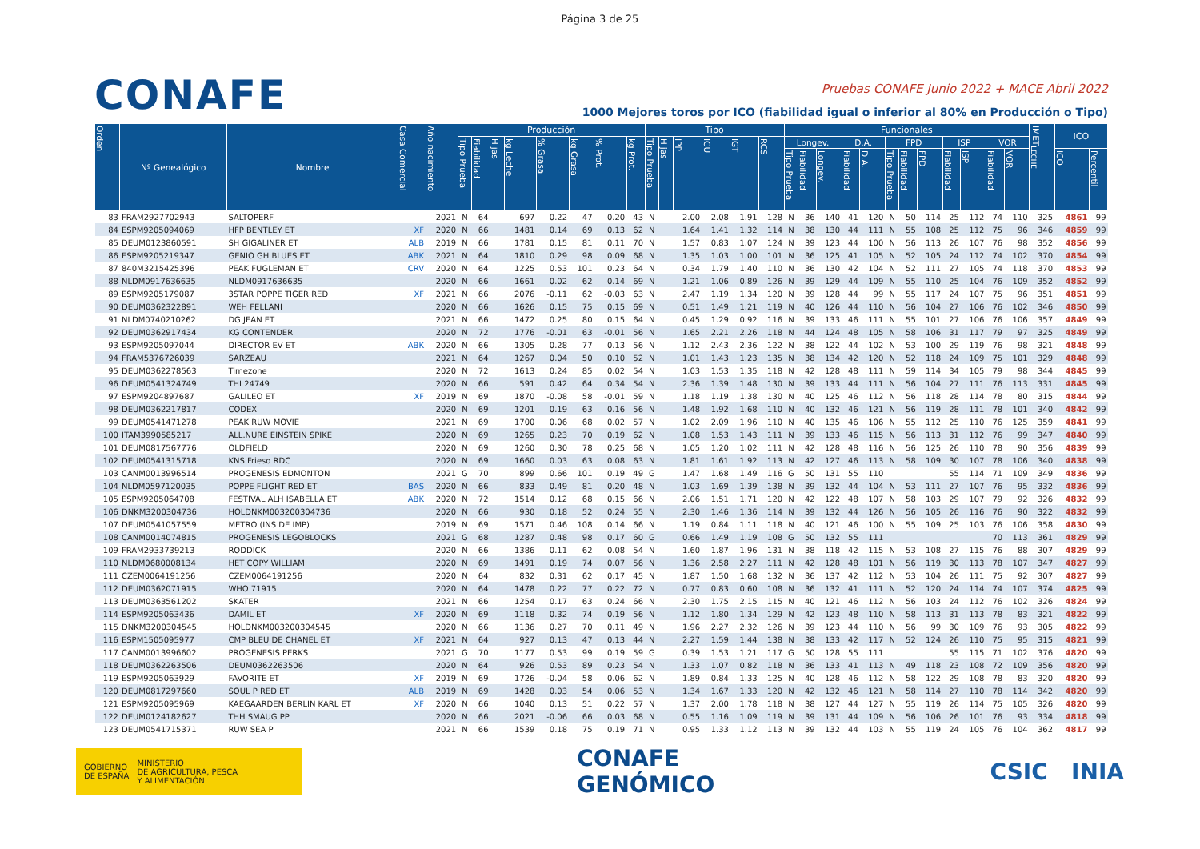Página 3 de 25
CONAFE
Pruebas CONAFE Junio 2022 + MACE Abril 2022
1000 Mejores toros por ICO (fiabilidad igual o inferior al 80% en Producción o Tipo)
| Orden | Nº Genealógico | Nombre | Casa Comercial | Año nacimiento | Producción | | | | | | | | Tipo | | | | | | Funcionales | | | | | | | | | | | | IMET<sub>LECHE</sub> | ICO | |
| --- | --- | --- | --- | --- | --- | --- | --- | --- | --- | --- | --- | --- | --- | --- | --- | --- | --- | --- | --- | --- | --- | --- | --- | --- | --- | --- | --- | --- | --- | --- | --- | --- | --- |
| | | | | | Tipo Prueba | Fiabilidad | Hijas | kg Leche | % Grasa | kg Grasa | % Prot. | kg Prot. | Tipo Prueba | Hijas | IPP | ICU | IGT | RCS | Longev. | | | D.A. | | FPD | | | ISP | | VOR | | | | |
| | | | | | | | | | | | | | | | | | | | Tipo Prueba | Fiabilidad | Longev. | Fiabilidad | D.A. | Tipo Prueba | Fiabilidad | FPD | Fiabilidad | ISP | Fiabilidad | VOR | | ICO | Percentil |
| 83 | FRAM2927702943 | SALTOPERF | | 2021 | N | 64 | | 697 | 0.22 | 47 | 0.20 | 43 | N | | 2.00 | 2.08 | 1.91 | 128 | N | 36 | 140 | 41 | 120 | N | 50 | 114 | 25 | 112 | 74 | 110 | 325 | 4861 | 99 |
| 84 | ESPM9205094069 | HFP BENTLEY ET | XF | 2020 | N | 66 | | 1481 | 0.14 | 69 | 0.13 | 62 | N | | 1.64 | 1.41 | 1.32 | 114 | N | 38 | 130 | 44 | 111 | N | 55 | 108 | 25 | 112 | 75 | 96 | 346 | 4859 | 99 |
| 85 | DEUM0123860591 | SH GIGALINER ET | ALB | 2019 | N | 66 | | 1781 | 0.15 | 81 | 0.11 | 70 | N | | 1.57 | 0.83 | 1.07 | 124 | N | 39 | 123 | 44 | 100 | N | 56 | 113 | 26 | 107 | 76 | 98 | 352 | 4856 | 99 |
| 86 | ESPM9205219347 | GENIO GH BLUES ET | ABK | 2021 | N | 64 | | 1810 | 0.29 | 98 | 0.09 | 68 | N | | 1.35 | 1.03 | 1.00 | 101 | N | 36 | 125 | 41 | 105 | N | 52 | 105 | 24 | 112 | 74 | 102 | 370 | 4854 | 99 |
| 87 | 840M3215425396 | PEAK FUGLEMAN ET | CRV | 2020 | N | 64 | | 1225 | 0.53 | 101 | 0.23 | 64 | N | | 0.34 | 1.79 | 1.40 | 110 | N | 36 | 130 | 42 | 104 | N | 52 | 111 | 27 | 105 | 74 | 118 | 370 | 4853 | 99 |
| 88 | NLDM0917636635 | NLDM0917636635 | | 2020 | N | 66 | | 1661 | 0.02 | 62 | 0.14 | 69 | N | | 1.21 | 1.06 | 0.89 | 126 | N | 39 | 129 | 44 | 109 | N | 55 | 110 | 25 | 104 | 76 | 109 | 352 | 4852 | 99 |
| 89 | ESPM9205179087 | 3STAR POPPE TIGER RED | XF | 2021 | N | 66 | | 2076 | -0.11 | 62 | -0.03 | 63 | N | | 2.47 | 1.19 | 1.34 | 120 | N | 39 | 128 | 44 | 99 | N | 55 | 117 | 24 | 107 | 75 | 96 | 351 | 4851 | 99 |
| 90 | DEUM0362322891 | WEH FELLANI | | 2020 | N | 66 | | 1626 | 0.15 | 75 | 0.15 | 69 | N | | 0.51 | 1.49 | 1.21 | 119 | N | 40 | 126 | 44 | 110 | N | 56 | 104 | 27 | 106 | 76 | 102 | 346 | 4850 | 99 |
| 91 | NLDM0740210262 | DG JEAN ET | | 2021 | N | 66 | | 1472 | 0.25 | 80 | 0.15 | 64 | N | | 0.45 | 1.29 | 0.92 | 116 | N | 39 | 133 | 46 | 111 | N | 55 | 101 | 27 | 106 | 76 | 106 | 357 | 4849 | 99 |
| 92 | DEUM0362917434 | KG CONTENDER | | 2020 | N | 72 | | 1776 | -0.01 | 63 | -0.01 | 56 | N | | 1.65 | 2.21 | 2.26 | 118 | N | 44 | 124 | 48 | 105 | N | 58 | 106 | 31 | 117 | 79 | 97 | 325 | 4849 | 99 |
| 93 | ESPM9205097044 | DIRECTOR EV ET | ABK | 2020 | N | 66 | | 1305 | 0.28 | 77 | 0.13 | 56 | N | | 1.12 | 2.43 | 2.36 | 122 | N | 38 | 122 | 44 | 102 | N | 53 | 100 | 29 | 119 | 76 | 98 | 321 | 4848 | 99 |
| 94 | FRAM5376726039 | SARZEAU | | 2021 | N | 64 | | 1267 | 0.04 | 50 | 0.10 | 52 | N | | 1.01 | 1.43 | 1.23 | 135 | N | 38 | 134 | 42 | 120 | N | 52 | 118 | 24 | 109 | 75 | 101 | 329 | 4848 | 99 |
| 95 | DEUM0362278563 | Timezone | | 2020 | N | 72 | | 1613 | 0.24 | 85 | 0.02 | 54 | N | | 1.03 | 1.53 | 1.35 | 118 | N | 42 | 128 | 48 | 111 | N | 59 | 114 | 34 | 105 | 79 | 98 | 344 | 4845 | 99 |
| 96 | DEUM0541324749 | THI 24749 | | 2020 | N | 66 | | 591 | 0.42 | 64 | 0.34 | 54 | N | | 2.36 | 1.39 | 1.48 | 130 | N | 39 | 133 | 44 | 111 | N | 56 | 104 | 27 | 111 | 76 | 113 | 331 | 4845 | 99 |
| 97 | ESPM9204897687 | GALILEO ET | XF | 2019 | N | 69 | | 1870 | -0.08 | 58 | -0.01 | 59 | N | | 1.18 | 1.19 | 1.38 | 130 | N | 40 | 125 | 46 | 112 | N | 56 | 118 | 28 | 114 | 78 | 80 | 315 | 4844 | 99 |
| 98 | DEUM0362217817 | CODEX | | 2020 | N | 69 | | 1201 | 0.19 | 63 | 0.16 | 56 | N | | 1.48 | 1.92 | 1.68 | 110 | N | 40 | 132 | 46 | 121 | N | 56 | 119 | 28 | 111 | 78 | 101 | 340 | 4842 | 99 |
| 99 | DEUM0541471278 | PEAK RUW MOVIE | | 2021 | N | 69 | | 1700 | 0.06 | 68 | 0.02 | 57 | N | | 1.02 | 2.09 | 1.96 | 110 | N | 40 | 135 | 46 | 106 | N | 55 | 112 | 25 | 110 | 76 | 125 | 359 | 4841 | 99 |
| 100 | ITAM3990585217 | ALL.NURE EINSTEIN SPIKE | | 2020 | N | 69 | | 1265 | 0.23 | 70 | 0.19 | 62 | N | | 1.08 | 1.53 | 1.43 | 111 | N | 39 | 133 | 46 | 115 | N | 56 | 113 | 31 | 112 | 76 | 99 | 347 | 4840 | 99 |
| 101 | DEUM0817567776 | OLDFIELD | | 2020 | N | 69 | | 1260 | 0.30 | 78 | 0.25 | 68 | N | | 1.05 | 1.20 | 1.02 | 111 | N | 42 | 128 | 48 | 116 | N | 56 | 125 | 26 | 110 | 78 | 90 | 356 | 4839 | 99 |
| 102 | DEUM0541315718 | KNS Frieso RDC | | 2020 | N | 69 | | 1660 | 0.03 | 63 | 0.08 | 63 | N | | 1.81 | 1.61 | 1.92 | 113 | N | 42 | 127 | 46 | 113 | N | 58 | 109 | 30 | 107 | 78 | 106 | 340 | 4838 | 99 |
| 103 | CANM0013996514 | PROGENESIS EDMONTON | | 2021 | G | 70 | | 899 | 0.66 | 101 | 0.19 | 49 | G | | 1.47 | 1.68 | 1.49 | 116 | G | 50 | 131 | 55 | 110 | | | | 55 | 114 | 71 | 109 | 349 | 4836 | 99 |
| 104 | NLDM0597120035 | POPPE FLIGHT RED ET | BAS | 2020 | N | 66 | | 833 | 0.49 | 81 | 0.20 | 48 | N | | 1.03 | 1.69 | 1.39 | 138 | N | 39 | 132 | 44 | 104 | N | 53 | 111 | 27 | 107 | 76 | 95 | 332 | 4836 | 99 |
| 105 | ESPM9205064708 | FESTIVAL ALH ISABELLA ET | ABK | 2020 | N | 72 | | 1514 | 0.12 | 68 | 0.15 | 66 | N | | 2.06 | 1.51 | 1.71 | 120 | N | 42 | 122 | 48 | 107 | N | 58 | 103 | 29 | 107 | 79 | 92 | 326 | 4832 | 99 |
| 106 | DNKM3200304736 | HOLDNKM003200304736 | | 2020 | N | 66 | | 930 | 0.18 | 52 | 0.24 | 55 | N | | 2.30 | 1.46 | 1.36 | 114 | N | 39 | 132 | 44 | 126 | N | 56 | 105 | 26 | 116 | 76 | 90 | 322 | 4832 | 99 |
| 107 | DEUM0541057559 | METRO (INS DE IMP) | | 2019 | N | 69 | | 1571 | 0.46 | 108 | 0.14 | 66 | N | | 1.19 | 0.84 | 1.11 | 118 | N | 40 | 121 | 46 | 100 | N | 55 | 109 | 25 | 103 | 76 | 106 | 358 | 4830 | 99 |
| 108 | CANM0014074815 | PROGENESIS LEGOBLOCKS | | 2021 | G | 68 | | 1287 | 0.48 | 98 | 0.17 | 60 | G | | 0.66 | 1.49 | 1.19 | 108 | G | 50 | 132 | 55 | 111 | | | | | | 70 | 113 | 361 | 4829 | 99 |
| 109 | FRAM2933739213 | RODDICK | | 2020 | N | 66 | | 1386 | 0.11 | 62 | 0.08 | 54 | N | | 1.60 | 1.87 | 1.96 | 131 | N | 38 | 118 | 42 | 115 | N | 53 | 108 | 27 | 115 | 76 | 88 | 307 | 4829 | 99 |
| 110 | NLDM0680008134 | HET COPY WILLIAM | | 2020 | N | 69 | | 1491 | 0.19 | 74 | 0.07 | 56 | N | | 1.36 | 2.58 | 2.27 | 111 | N | 42 | 128 | 48 | 101 | N | 56 | 119 | 30 | 113 | 78 | 107 | 347 | 4827 | 99 |
| 111 | CZEM0064191256 | CZEM0064191256 | | 2020 | N | 64 | | 832 | 0.31 | 62 | 0.17 | 45 | N | | 1.87 | 1.50 | 1.68 | 132 | N | 36 | 137 | 42 | 112 | N | 53 | 104 | 26 | 111 | 75 | 92 | 307 | 4827 | 99 |
| 112 | DEUM0362071915 | WHO 71915 | | 2020 | N | 64 | | 1478 | 0.22 | 77 | 0.22 | 72 | N | | 0.77 | 0.83 | 0.60 | 108 | N | 36 | 132 | 41 | 111 | N | 52 | 120 | 24 | 114 | 74 | 107 | 374 | 4825 | 99 |
| 113 | DEUM0363561202 | SKATER | | 2021 | N | 66 | | 1254 | 0.17 | 63 | 0.24 | 66 | N | | 2.30 | 1.75 | 2.15 | 115 | N | 40 | 121 | 46 | 112 | N | 56 | 103 | 24 | 112 | 76 | 102 | 326 | 4824 | 99 |
| 114 | ESPM9205063436 | DAMIL ET | XF | 2020 | N | 69 | | 1118 | 0.32 | 74 | 0.19 | 56 | N | | 1.12 | 1.80 | 1.34 | 129 | N | 42 | 123 | 48 | 110 | N | 58 | 113 | 31 | 113 | 78 | 83 | 321 | 4822 | 99 |
| 115 | DNKM3200304545 | HOLDNKM003200304545 | | 2020 | N | 66 | | 1136 | 0.27 | 70 | 0.11 | 49 | N | | 1.96 | 2.27 | 2.32 | 126 | N | 39 | 123 | 44 | 110 | N | 56 | 99 | 30 | 109 | 76 | 93 | 305 | 4822 | 99 |
| 116 | ESPM1505095977 | CMP BLEU DE CHANEL ET | XF | 2021 | N | 64 | | 927 | 0.13 | 47 | 0.13 | 44 | N | | 2.27 | 1.59 | 1.44 | 138 | N | 38 | 133 | 42 | 117 | N | 52 | 124 | 26 | 110 | 75 | 95 | 315 | 4821 | 99 |
| 117 | CANM0013996602 | PROGENESIS PERKS | | 2021 | G | 70 | | 1177 | 0.53 | 99 | 0.19 | 59 | G | | 0.39 | 1.53 | 1.21 | 117 | G | 50 | 128 | 55 | 111 | | | | 55 | 115 | 71 | 102 | 376 | 4820 | 99 |
| 118 | DEUM0362263506 | DEUM0362263506 | | 2020 | N | 64 | | 926 | 0.53 | 89 | 0.23 | 54 | N | | 1.33 | 1.07 | 0.82 | 118 | N | 36 | 133 | 41 | 113 | N | 49 | 118 | 23 | 108 | 72 | 109 | 356 | 4820 | 99 |
| 119 | ESPM9205063929 | FAVORITE ET | XF | 2019 | N | 69 | | 1726 | -0.04 | 58 | 0.06 | 62 | N | | 1.89 | 0.84 | 1.33 | 125 | N | 40 | 128 | 46 | 112 | N | 58 | 122 | 29 | 108 | 78 | 83 | 320 | 4820 | 99 |
| 120 | DEUM0817297660 | SOUL P RED ET | ALB | 2019 | N | 69 | | 1428 | 0.03 | 54 | 0.06 | 53 | N | | 1.34 | 1.67 | 1.33 | 120 | N | 42 | 132 | 46 | 121 | N | 58 | 114 | 27 | 110 | 78 | 114 | 342 | 4820 | 99 |
| 121 | ESPM9205095969 | KAEGAARDEN BERLIN KARL ET | XF | 2020 | N | 66 | | 1040 | 0.13 | 51 | 0.22 | 57 | N | | 1.37 | 2.00 | 1.78 | 118 | N | 38 | 127 | 44 | 127 | N | 55 | 119 | 26 | 114 | 75 | 105 | 326 | 4820 | 99 |
| 122 | DEUM0124182627 | THH SMAUG PP | | 2020 | N | 66 | | 2021 | -0.06 | 66 | 0.03 | 68 | N | | 0.55 | 1.16 | 1.09 | 119 | N | 39 | 131 | 44 | 109 | N | 56 | 106 | 26 | 101 | 76 | 93 | 334 | 4818 | 99 |
| 123 | DEUM0541715371 | RUW SEA P | | 2021 | N | 66 | | 1539 | 0.18 | 75 | 0.19 | 71 | N | | 0.95 | 1.33 | 1.12 | 113 | N | 39 | 132 | 44 | 103 | N | 55 | 119 | 24 | 105 | 76 | 104 | 362 | 4817 | 99 |
GOBIERNO
DE ESPAÑA MINISTERIO
DE AGRICULTURA, PESCA
Y ALIMENTACIÓN
CONAFE
GENÓMICO
CSIC INIA